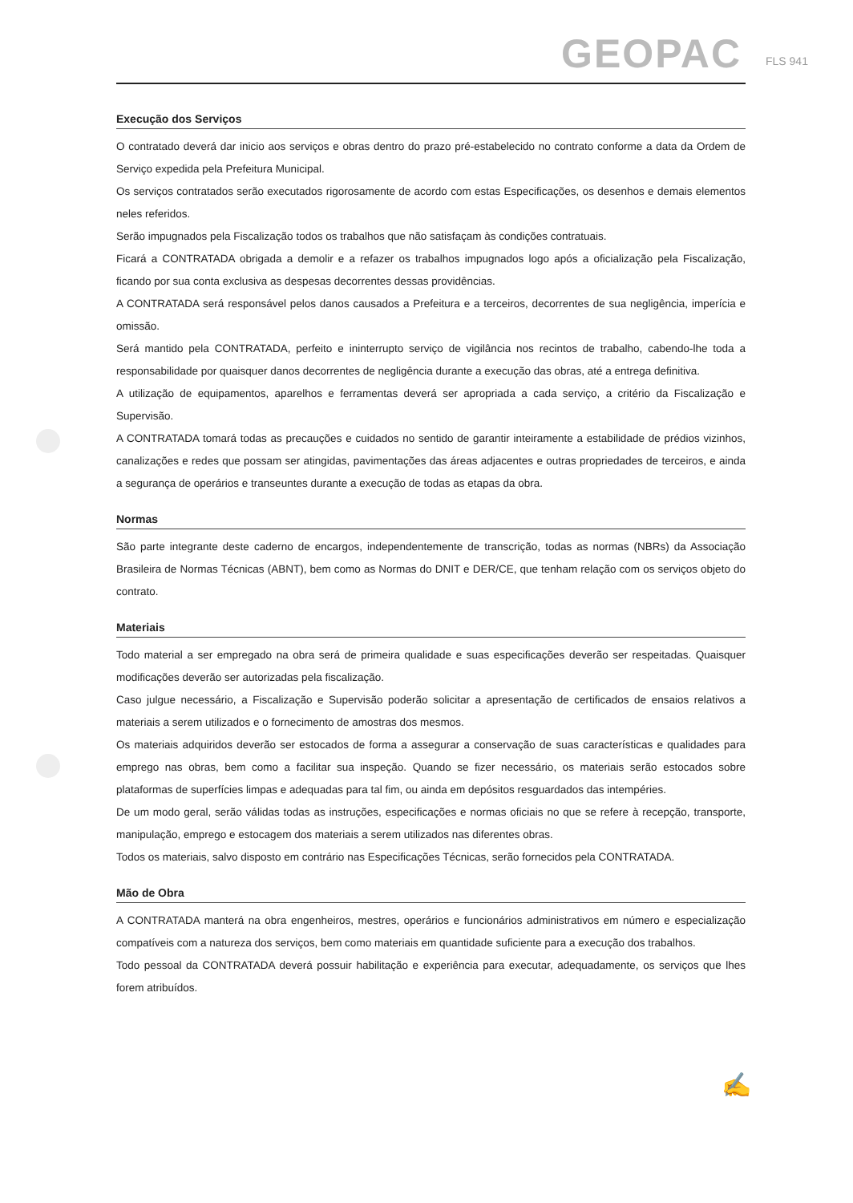GEOPAC FLS 941
Execução dos Serviços
O contratado deverá dar inicio aos serviços e obras dentro do prazo pré-estabelecido no contrato conforme a data da Ordem de Serviço expedida pela Prefeitura Municipal.
Os serviços contratados serão executados rigorosamente de acordo com estas Especificações, os desenhos e demais elementos neles referidos.
Serão impugnados pela Fiscalização todos os trabalhos que não satisfaçam às condições contratuais.
Ficará a CONTRATADA obrigada a demolir e a refazer os trabalhos impugnados logo após a oficialização pela Fiscalização, ficando por sua conta exclusiva as despesas decorrentes dessas providências.
A CONTRATADA será responsável pelos danos causados a Prefeitura e a terceiros, decorrentes de sua negligência, imperícia e omissão.
Será mantido pela CONTRATADA, perfeito e ininterrupto serviço de vigilância nos recintos de trabalho, cabendo-lhe toda a responsabilidade por quaisquer danos decorrentes de negligência durante a execução das obras, até a entrega definitiva.
A utilização de equipamentos, aparelhos e ferramentas deverá ser apropriada a cada serviço, a critério da Fiscalização e Supervisão.
A CONTRATADA tomará todas as precauções e cuidados no sentido de garantir inteiramente a estabilidade de prédios vizinhos, canalizações e redes que possam ser atingidas, pavimentações das áreas adjacentes e outras propriedades de terceiros, e ainda a segurança de operários e transeuntes durante a execução de todas as etapas da obra.
Normas
São parte integrante deste caderno de encargos, independentemente de transcrição, todas as normas (NBRs) da Associação Brasileira de Normas Técnicas (ABNT), bem como as Normas do DNIT e DER/CE, que tenham relação com os serviços objeto do contrato.
Materiais
Todo material a ser empregado na obra será de primeira qualidade e suas especificações deverão ser respeitadas. Quaisquer modificações deverão ser autorizadas pela fiscalização.
Caso julgue necessário, a Fiscalização e Supervisão poderão solicitar a apresentação de certificados de ensaios relativos a materiais a serem utilizados e o fornecimento de amostras dos mesmos.
Os materiais adquiridos deverão ser estocados de forma a assegurar a conservação de suas características e qualidades para emprego nas obras, bem como a facilitar sua inspeção. Quando se fizer necessário, os materiais serão estocados sobre plataformas de superfícies limpas e adequadas para tal fim, ou ainda em depósitos resguardados das intempéries.
De um modo geral, serão válidas todas as instruções, especificações e normas oficiais no que se refere à recepção, transporte, manipulação, emprego e estocagem dos materiais a serem utilizados nas diferentes obras.
Todos os materiais, salvo disposto em contrário nas Especificações Técnicas, serão fornecidos pela CONTRATADA.
Mão de Obra
A CONTRATADA manterá na obra engenheiros, mestres, operários e funcionários administrativos em número e especialização compatíveis com a natureza dos serviços, bem como materiais em quantidade suficiente para a execução dos trabalhos.
Todo pessoal da CONTRATADA deverá possuir habilitação e experiência para executar, adequadamente, os serviços que lhes forem atribuídos.
✍